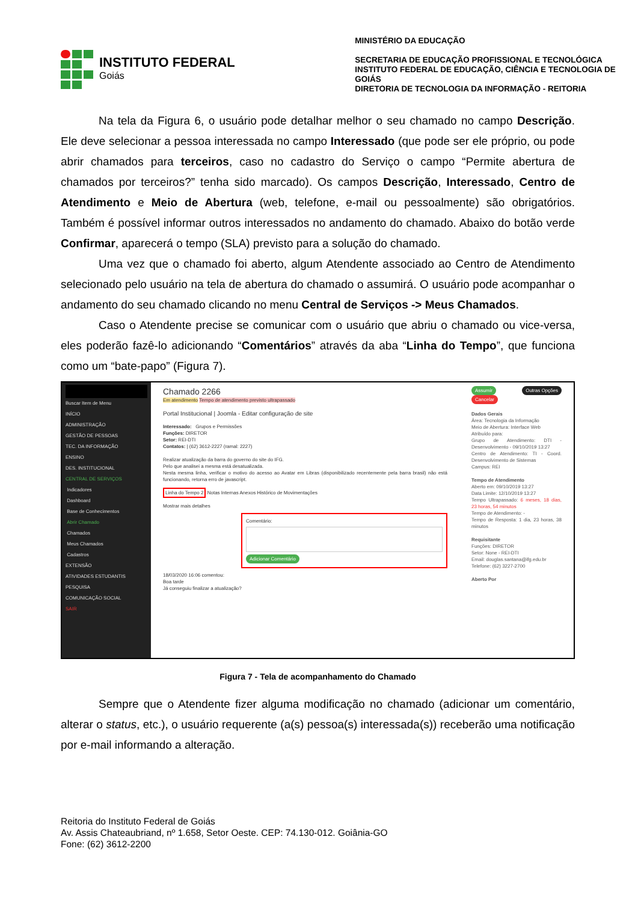INSTITUTO FEDERAL
Goiás
MINISTÉRIO DA EDUCAÇÃO
SECRETARIA DE EDUCAÇÃO PROFISSIONAL E TECNOLÓGICA
INSTITUTO FEDERAL DE EDUCAÇÃO, CIÊNCIA E TECNOLOGIA DE GOIÁS
DIRETORIA DE TECNOLOGIA DA INFORMAÇÃO - REITORIA
Na tela da Figura 6, o usuário pode detalhar melhor o seu chamado no campo Descrição. Ele deve selecionar a pessoa interessada no campo Interessado (que pode ser ele próprio, ou pode abrir chamados para terceiros, caso no cadastro do Serviço o campo “Permite abertura de chamados por terceiros?” tenha sido marcado). Os campos Descrição, Interessado, Centro de Atendimento e Meio de Abertura (web, telefone, e-mail ou pessoalmente) são obrigatórios. Também é possível informar outros interessados no andamento do chamado. Abaixo do botão verde Confirmar, aparecerá o tempo (SLA) previsto para a solução do chamado.
Uma vez que o chamado foi aberto, algum Atendente associado ao Centro de Atendimento selecionado pelo usuário na tela de abertura do chamado o assumirá. O usuário pode acompanhar o andamento do seu chamado clicando no menu Central de Serviços -> Meus Chamados.
Caso o Atendente precise se comunicar com o usuário que abriu o chamado ou vice-versa, eles poderão fazê-lo adicionando “Comentários” através da aba “Linha do Tempo”, que funciona como um “bate-papo” (Figura 7).
Buscar Item de Menu
INÍCIO
ADMINISTRAÇÃO
GESTÃO DE PESSOAS
TEC. DA INFORMAÇÃO
ENSINO
DES. INSTITUCIONAL
CENTRAL DE SERVIÇOS
Indicadores
Dashboard
Base de Conhecimentos
Abrir Chamado
Chamados
Meus Chamados
Cadastros
EXTENSÃO
ATIVIDADES ESTUDANTIS
PESQUISA
COMUNICAÇÃO SOCIAL
SAIR
Chamado 2266
Em atendimento Tempo de atendimento previsto ultrapassado
Portal Institucional | Joomla - Editar configuração de site
Interessado: Grupos e Permissões
Funções: DIRETOR
Setor: REI-DTI
Contatos: | (62) 3612-2227 (ramal: 2227)
Realizar atualização da barra do governo do site do IFG.
Pelo que analisei a mesma está desatualizada.
Nesta mesma linha, verificar o motivo do acesso ao Avatar em Libras (disponibilizado recentemente pela barra brasil) não está funcionando, retorna erro de javascript.
Linha do Tempo 2 Notas Internas Anexos Histórico de Movimentações
Mostrar mais detalhes
Comentário:
Adicionar Comentário
18/03/2020 16:06 comentou:
Boa tarde
Já conseguiu finalizar a atualização?
Assumir Outras Opções Cancelar
Dados Gerais
Área: Tecnologia da Informação
Meio de Abertura: Interface Web
Atribuído para:
Grupo de Atendimento: DTI - Desenvolvimento - 09/10/2019 13:27
Centro de Atendimento: TI - Coord. Desenvolvimento de Sistemas
Campus: REI
Tempo de Atendimento
Aberto em: 09/10/2019 13:27
Data Limite: 12/10/2019 13:27
Tempo Ultrapassado: 6 meses, 18 dias, 23 horas, 54 minutos
Tempo de Atendimento: -
Tempo de Resposta: 1 dia, 23 horas, 38 minutos
Requisitante
Funções: DIRETOR
Setor: None - REI-DTI
Email: douglas.santana@ifg.edu.br
Telefone: (62) 3227-2700
Aberto Por
Figura 7 - Tela de acompanhamento do Chamado
Sempre que o Atendente fizer alguma modificação no chamado (adicionar um comentário, alterar o status, etc.), o usuário requerente (a(s) pessoa(s) interessada(s)) receberão uma notificação por e-mail informando a alteração.
Reitoria do Instituto Federal de Goiás
Av. Assis Chateaubriand, nº 1.658, Setor Oeste. CEP: 74.130-012. Goiânia-GO
Fone: (62) 3612-2200